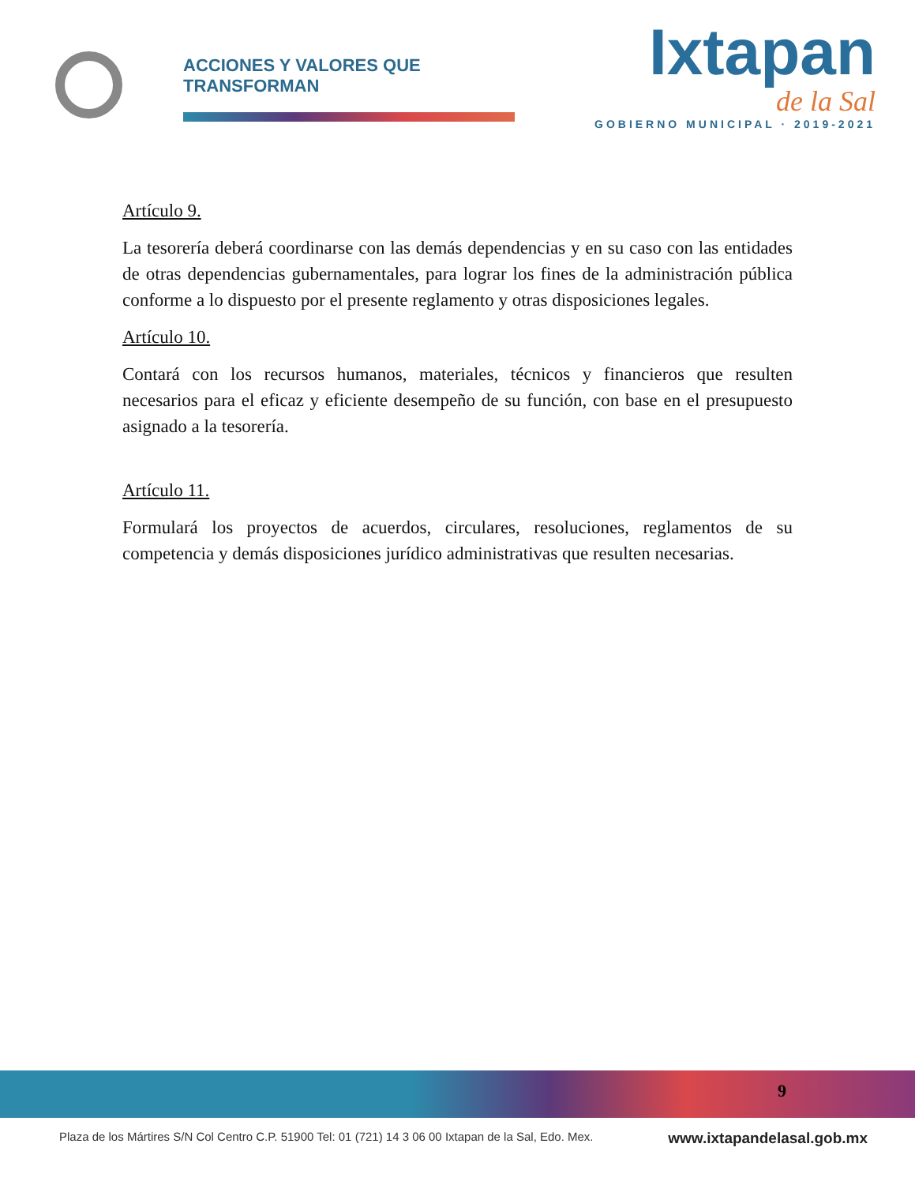ACCIONES Y VALORES QUE TRANSFORMAN
Ixtapan
de la Sal
GOBIERNO MUNICIPAL · 2019-2021
Artículo 9.
La tesorería deberá coordinarse con las demás dependencias y en su caso con las entidades de otras dependencias gubernamentales, para lograr los fines de la administración pública conforme a lo dispuesto por el presente reglamento y otras disposiciones legales.
Artículo 10.
Contará con los recursos humanos, materiales, técnicos y financieros que resulten necesarios para el eficaz y eficiente desempeño de su función, con base en el presupuesto asignado a la tesorería.
Artículo 11.
Formulará los proyectos de acuerdos, circulares, resoluciones, reglamentos de su competencia y demás disposiciones jurídico administrativas que resulten necesarias.
9
Plaza de los Mártires S/N Col Centro C.P. 51900 Tel: 01 (721) 14 3 06 00 Ixtapan de la Sal, Edo. Mex. www.ixtapandelasal.gob.mx